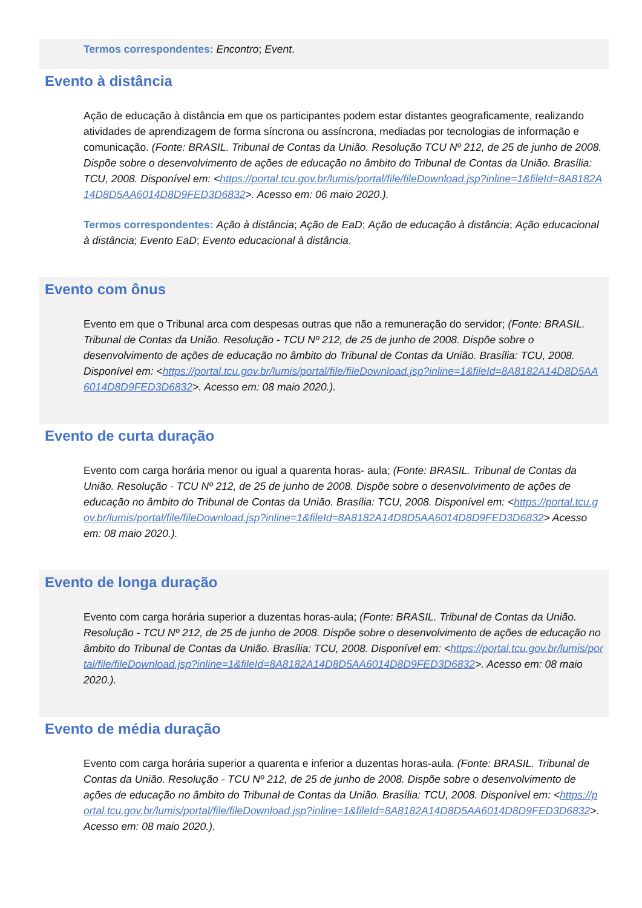Termos correspondentes: Encontro; Event.
Evento à distância
Ação de educação à distância em que os participantes podem estar distantes geograficamente, realizando atividades de aprendizagem de forma síncrona ou assíncrona, mediadas por tecnologias de informação e comunicação. (Fonte: BRASIL. Tribunal de Contas da União. Resolução TCU Nº 212, de 25 de junho de 2008. Dispõe sobre o desenvolvimento de ações de educação no âmbito do Tribunal de Contas da União. Brasília: TCU, 2008. Disponível em: <https://portal.tcu.gov.br/lumis/portal/file/fileDownload.jsp?inline=1&fileId=8A8182A14D8D5AA6014D8D9FED3D6832>. Acesso em: 06 maio 2020.).
Termos correspondentes: Ação à distância; Ação de EaD; Ação de educação à distância; Ação educacional à distância; Evento EaD; Evento educacional à distância.
Evento com ônus
Evento em que o Tribunal arca com despesas outras que não a remuneração do servidor; (Fonte: BRASIL. Tribunal de Contas da União. Resolução - TCU Nº 212, de 25 de junho de 2008. Dispõe sobre o desenvolvimento de ações de educação no âmbito do Tribunal de Contas da União. Brasília: TCU, 2008. Disponível em: <https://portal.tcu.gov.br/lumis/portal/file/fileDownload.jsp?inline=1&fileId=8A8182A14D8D5AA6014D8D9FED3D6832>. Acesso em: 08 maio 2020.).
Evento de curta duração
Evento com carga horária menor ou igual a quarenta horas- aula; (Fonte: BRASIL. Tribunal de Contas da União. Resolução - TCU Nº 212, de 25 de junho de 2008. Dispõe sobre o desenvolvimento de ações de educação no âmbito do Tribunal de Contas da União. Brasília: TCU, 2008. Disponível em: <https://portal.tcu.gov.br/lumis/portal/file/fileDownload.jsp?inline=1&fileId=8A8182A14D8D5AA6014D8D9FED3D6832> Acesso em: 08 maio 2020.).
Evento de longa duração
Evento com carga horária superior a duzentas horas-aula; (Fonte: BRASIL. Tribunal de Contas da União. Resolução - TCU Nº 212, de 25 de junho de 2008. Dispõe sobre o desenvolvimento de ações de educação no âmbito do Tribunal de Contas da União. Brasília: TCU, 2008. Disponível em: <https://portal.tcu.gov.br/lumis/portal/file/fileDownload.jsp?inline=1&fileId=8A8182A14D8D5AA6014D8D9FED3D6832>. Acesso em: 08 maio 2020.).
Evento de média duração
Evento com carga horária superior a quarenta e inferior a duzentas horas-aula. (Fonte: BRASIL. Tribunal de Contas da União. Resolução - TCU Nº 212, de 25 de junho de 2008. Dispõe sobre o desenvolvimento de ações de educação no âmbito do Tribunal de Contas da União. Brasília: TCU, 2008. Disponível em: <https://portal.tcu.gov.br/lumis/portal/file/fileDownload.jsp?inline=1&fileId=8A8182A14D8D5AA6014D8D9FED3D6832>. Acesso em: 08 maio 2020.).